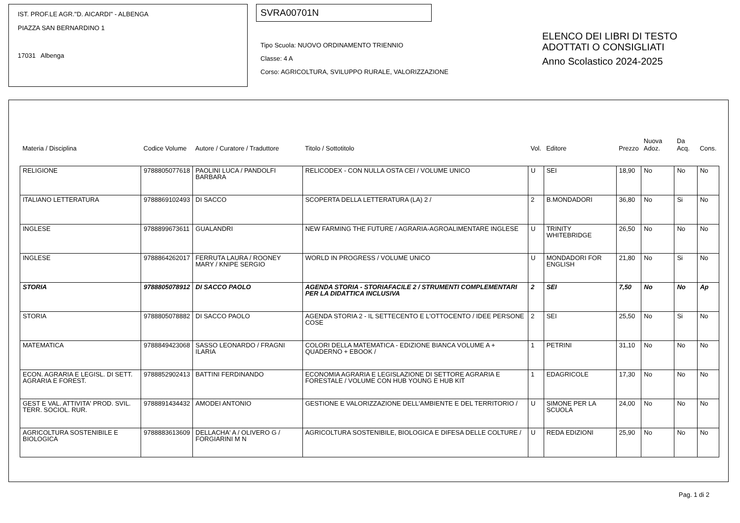IST. PROF.LE AGR."D. AICARDI" - ALBENGA
PIAZZA SAN BERNARDINO 1
17031 Albenga
SVRA00701N
Tipo Scuola: NUOVO ORDINAMENTO TRIENNIO
Classe: 4 A
Corso: AGRICOLTURA, SVILUPPO RURALE, VALORIZZAZIONE
ELENCO DEI LIBRI DI TESTO
ADOTTATI O CONSIGLIATI
Anno Scolastico 2024-2025
| Materia / Disciplina | Codice Volume | Autore / Curatore / Traduttore | Titolo / Sottotitolo | Vol. | Editore | Prezzo | Nuova Adoz. | Da Acq. | Cons. |
| --- | --- | --- | --- | --- | --- | --- | --- | --- | --- |
| RELIGIONE | 9788805077618 | PAOLINI LUCA / PANDOLFI BARBARA | RELICODEX - CON NULLA OSTA CEI / VOLUME UNICO | U | SEI | 18,90 | No | No | No |
| ITALIANO LETTERATURA | 9788869102493 | DI SACCO | SCOPERTA DELLA LETTERATURA (LA) 2 / | 2 | B.MONDADORI | 36,80 | No | Si | No |
| INGLESE | 9788899673611 | GUALANDRI | NEW FARMING THE FUTURE / AGRARIA-AGROALIMENTARE INGLESE | U | TRINITY WHITEBRIDGE | 26,50 | No | No | No |
| INGLESE | 9788864262017 | FERRUTA LAURA / ROONEY MARY / KNIPE SERGIO | WORLD IN PROGRESS / VOLUME UNICO | U | MONDADORI FOR ENGLISH | 21,80 | No | Si | No |
| STORIA | 9788805078912 | DI SACCO PAOLO | AGENDA STORIA - STORIAFACILE 2 / STRUMENTI COMPLEMENTARI PER LA DIDATTICA INCLUSIVA | 2 | SEI | 7,50 | No | No | Ap |
| STORIA | 9788805078882 | DI SACCO PAOLO | AGENDA STORIA 2 - IL SETTECENTO E L'OTTOCENTO / IDEE PERSONE COSE | 2 | SEI | 25,50 | No | Si | No |
| MATEMATICA | 9788849423068 | SASSO LEONARDO / FRAGNI ILARIA | COLORI DELLA MATEMATICA - EDIZIONE BIANCA VOLUME A + QUADERNO + EBOOK / | 1 | PETRINI | 31,10 | No | No | No |
| ECON. AGRARIA E LEGISL. DI SETT. AGRARIA E FOREST. | 9788852902413 | BATTINI FERDINANDO | ECONOMIA AGRARIA E LEGISLAZIONE DI SETTORE AGRARIA E FORESTALE / VOLUME CON HUB YOUNG E HUB KIT | 1 | EDAGRICOLE | 17,30 | No | No | No |
| GEST E VAL. ATTIVITA' PROD. SVIL. TERR. SOCIOL. RUR. | 9788891434432 | AMODEI ANTONIO | GESTIONE E VALORIZZAZIONE DELL'AMBIENTE E DEL TERRITORIO / | U | SIMONE PER LA SCUOLA | 24,00 | No | No | No |
| AGRICOLTURA SOSTENIBILE E BIOLOGICA | 9788883613609 | DELLACHA' A / OLIVERO G / FORGIARINI M N | AGRICOLTURA SOSTENIBILE, BIOLOGICA E DIFESA DELLE COLTURE / | U | REDA EDIZIONI | 25,90 | No | No | No |
Pag. 1 di 2